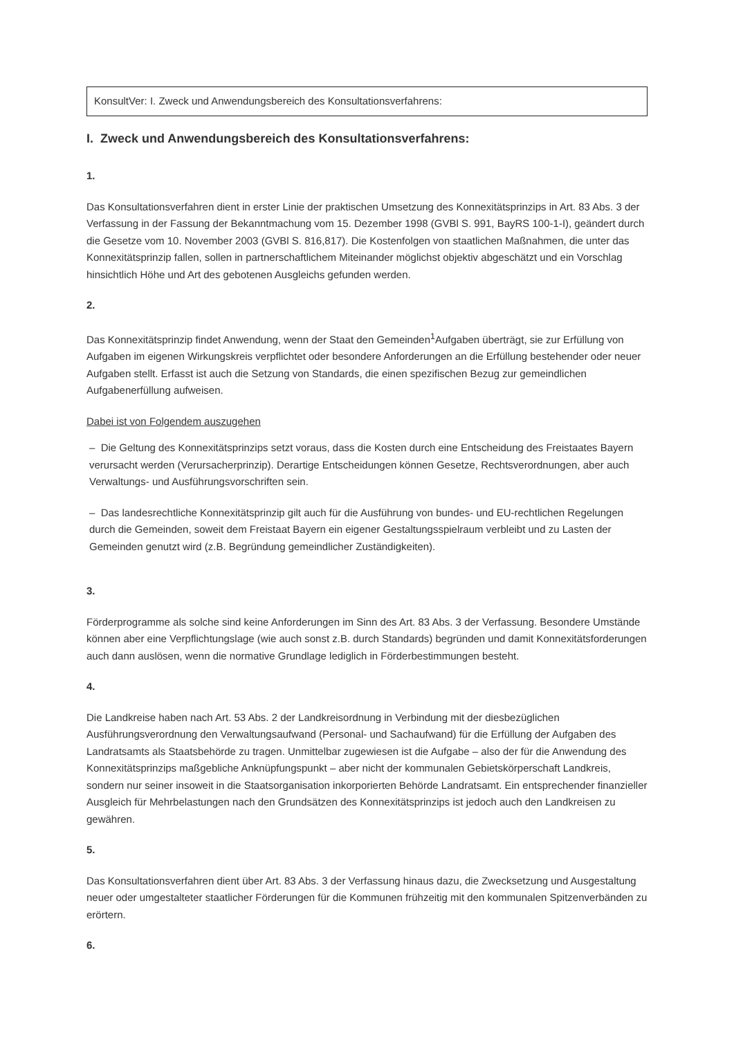KonsultVer: I. Zweck und Anwendungsbereich des Konsultationsverfahrens:
I. Zweck und Anwendungsbereich des Konsultationsverfahrens:
1.
Das Konsultationsverfahren dient in erster Linie der praktischen Umsetzung des Konnexitätsprinzips in Art. 83 Abs. 3 der Verfassung in der Fassung der Bekanntmachung vom 15. Dezember 1998 (GVBl S. 991, BayRS 100-1-I), geändert durch die Gesetze vom 10. November 2003 (GVBl S. 816,817). Die Kostenfolgen von staatlichen Maßnahmen, die unter das Konnexitätsprinzip fallen, sollen in partnerschaftlichem Miteinander möglichst objektiv abgeschätzt und ein Vorschlag hinsichtlich Höhe und Art des gebotenen Ausgleichs gefunden werden.
2.
Das Konnexitätsprinzip findet Anwendung, wenn der Staat den Gemeinden<sup>1</sup>Aufgaben überträgt, sie zur Erfüllung von Aufgaben im eigenen Wirkungskreis verpflichtet oder besondere Anforderungen an die Erfüllung bestehender oder neuer Aufgaben stellt. Erfasst ist auch die Setzung von Standards, die einen spezifischen Bezug zur gemeindlichen Aufgabenerfüllung aufweisen.
Dabei ist von Folgendem auszugehen
– Die Geltung des Konnexitätsprinzips setzt voraus, dass die Kosten durch eine Entscheidung des Freistaates Bayern verursacht werden (Verursacherprinzip). Derartige Entscheidungen können Gesetze, Rechtsverordnungen, aber auch Verwaltungs- und Ausführungsvorschriften sein.
– Das landesrechtliche Konnexitätsprinzip gilt auch für die Ausführung von bundes- und EU-rechtlichen Regelungen durch die Gemeinden, soweit dem Freistaat Bayern ein eigener Gestaltungsspielraum verbleibt und zu Lasten der Gemeinden genutzt wird (z.B. Begründung gemeindlicher Zuständigkeiten).
3.
Förderprogramme als solche sind keine Anforderungen im Sinn des Art. 83 Abs. 3 der Verfassung. Besondere Umstände können aber eine Verpflichtungslage (wie auch sonst z.B. durch Standards) begründen und damit Konnexitätsforderungen auch dann auslösen, wenn die normative Grundlage lediglich in Förderbestimmungen besteht.
4.
Die Landkreise haben nach Art. 53 Abs. 2 der Landkreisordnung in Verbindung mit der diesbezüglichen Ausführungsverordnung den Verwaltungsaufwand (Personal- und Sachaufwand) für die Erfüllung der Aufgaben des Landratsamts als Staatsbehörde zu tragen. Unmittelbar zugewiesen ist die Aufgabe – also der für die Anwendung des Konnexitätsprinzips maßgebliche Anknüpfungspunkt – aber nicht der kommunalen Gebietskörperschaft Landkreis, sondern nur seiner insoweit in die Staatsorganisation inkorporierten Behörde Landratsamt. Ein entsprechender finanzieller Ausgleich für Mehrbelastungen nach den Grundsätzen des Konnexitätsprinzips ist jedoch auch den Landkreisen zu gewähren.
5.
Das Konsultationsverfahren dient über Art. 83 Abs. 3 der Verfassung hinaus dazu, die Zwecksetzung und Ausgestaltung neuer oder umgestalteter staatlicher Förderungen für die Kommunen frühzeitig mit den kommunalen Spitzenverbänden zu erörtern.
6.